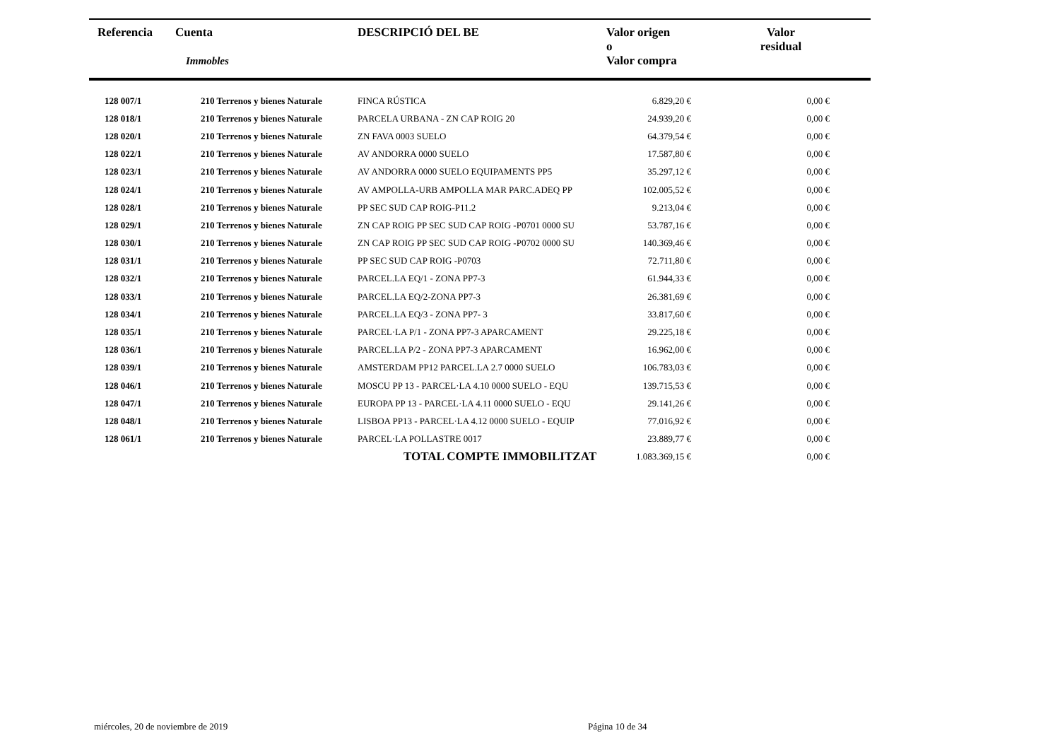| Referencia | Cuenta Immobles | DESCRIPCIÓ DEL BE | Valor origen o Valor compra | Valor residual |
| --- | --- | --- | --- | --- |
| 128 007/1 | 210 Terrenos y bienes Naturale | FINCA RÚSTICA | 6.829,20 € | 0,00 € |
| 128 018/1 | 210 Terrenos y bienes Naturale | PARCELA URBANA - ZN CAP ROIG 20 | 24.939,20 € | 0,00 € |
| 128 020/1 | 210 Terrenos y bienes Naturale | ZN FAVA 0003 SUELO | 64.379,54 € | 0,00 € |
| 128 022/1 | 210 Terrenos y bienes Naturale | AV ANDORRA 0000 SUELO | 17.587,80 € | 0,00 € |
| 128 023/1 | 210 Terrenos y bienes Naturale | AV ANDORRA 0000 SUELO EQUIPAMENTS PP5 | 35.297,12 € | 0,00 € |
| 128 024/1 | 210 Terrenos y bienes Naturale | AV AMPOLLA-URB AMPOLLA MAR PARC.ADEQ PP | 102.005,52 € | 0,00 € |
| 128 028/1 | 210 Terrenos y bienes Naturale | PP SEC SUD CAP ROIG-P11.2 | 9.213,04 € | 0,00 € |
| 128 029/1 | 210 Terrenos y bienes Naturale | ZN CAP ROIG PP SEC SUD CAP ROIG -P0701 0000 SU | 53.787,16 € | 0,00 € |
| 128 030/1 | 210 Terrenos y bienes Naturale | ZN CAP ROIG PP SEC SUD CAP ROIG -P0702 0000 SU | 140.369,46 € | 0,00 € |
| 128 031/1 | 210 Terrenos y bienes Naturale | PP SEC SUD CAP ROIG -P0703 | 72.711,80 € | 0,00 € |
| 128 032/1 | 210 Terrenos y bienes Naturale | PARCEL.LA EQ/1 - ZONA PP7-3 | 61.944,33 € | 0,00 € |
| 128 033/1 | 210 Terrenos y bienes Naturale | PARCEL.LA EQ/2-ZONA PP7-3 | 26.381,69 € | 0,00 € |
| 128 034/1 | 210 Terrenos y bienes Naturale | PARCEL.LA EQ/3 - ZONA PP7- 3 | 33.817,60 € | 0,00 € |
| 128 035/1 | 210 Terrenos y bienes Naturale | PARCEL·LA P/1 - ZONA PP7-3 APARCAMENT | 29.225,18 € | 0,00 € |
| 128 036/1 | 210 Terrenos y bienes Naturale | PARCEL.LA P/2 - ZONA PP7-3 APARCAMENT | 16.962,00 € | 0,00 € |
| 128 039/1 | 210 Terrenos y bienes Naturale | AMSTERDAM PP12 PARCEL.LA 2.7 0000 SUELO | 106.783,03 € | 0,00 € |
| 128 046/1 | 210 Terrenos y bienes Naturale | MOSCU PP 13 - PARCEL·LA 4.10 0000 SUELO - EQU | 139.715,53 € | 0,00 € |
| 128 047/1 | 210 Terrenos y bienes Naturale | EUROPA PP 13 - PARCEL·LA 4.11 0000 SUELO - EQU | 29.141,26 € | 0,00 € |
| 128 048/1 | 210 Terrenos y bienes Naturale | LISBOA PP13 - PARCEL·LA 4.12 0000 SUELO - EQUIP | 77.016,92 € | 0,00 € |
| 128 061/1 | 210 Terrenos y bienes Naturale | PARCEL·LA POLLASTRE 0017 | 23.889,77 € | 0,00 € |
| | | TOTAL COMPTE IMMOBILITZAT | 1.083.369,15 € | 0,00 € |
miércoles, 20 de noviembre de 2019
Página 10 de 34